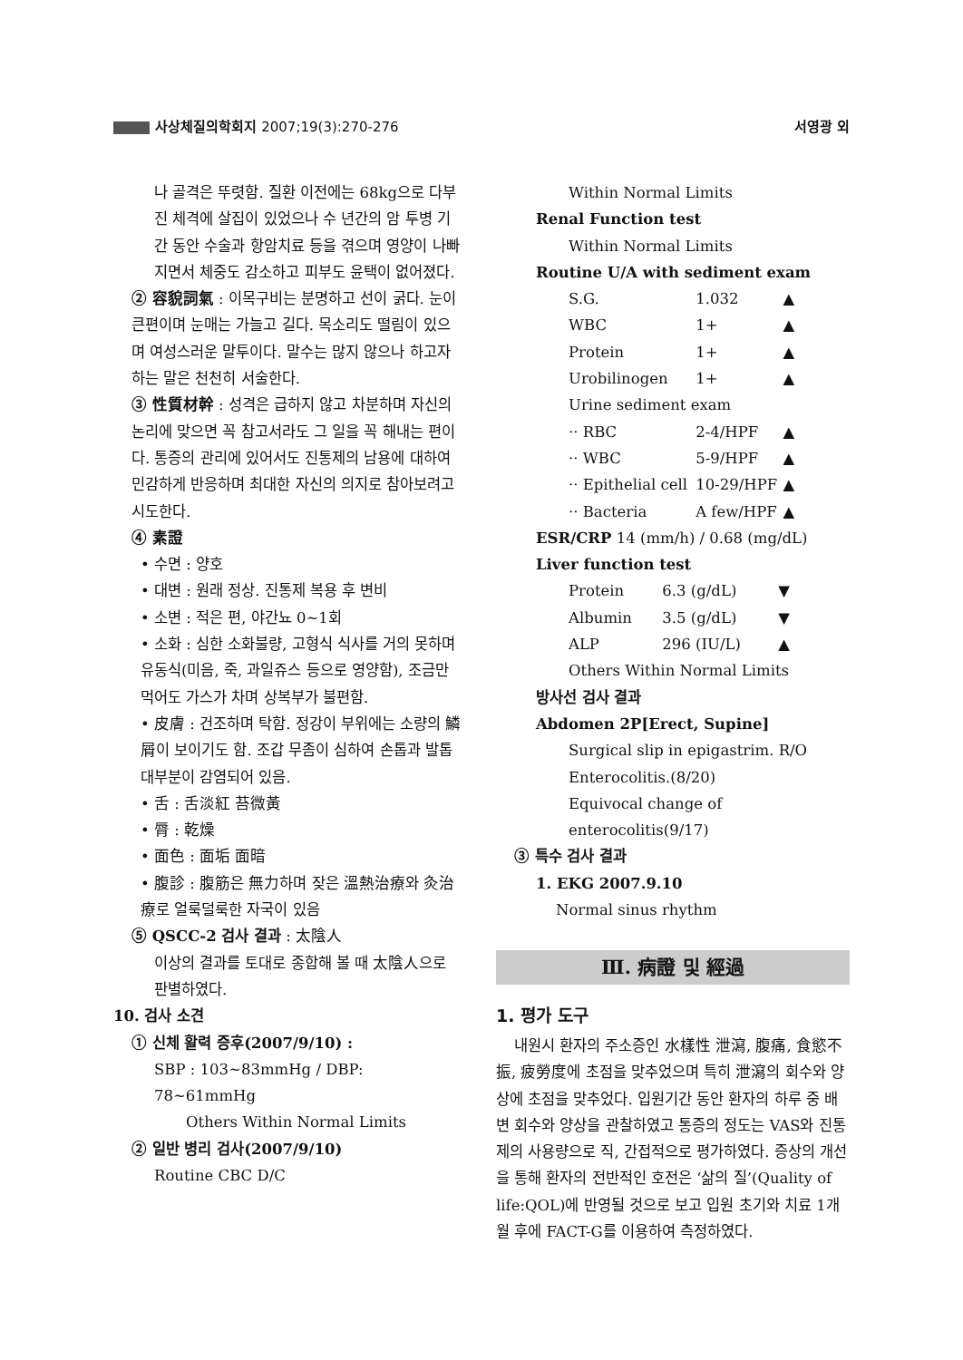사상체질의학회지 2007;19(3):270-276 서영광 외
나 골격은 뚜렷함. 질환 이전에는 68kg으로 다부진 체격에 살집이 있었으나 수 년간의 암 투병 기간 동안 수술과 항암치료 등을 겪으며 영양이 나빠지면서 체중도 감소하고 피부도 윤택이 없어졌다.
② 容貌詞氣 : 이목구비는 분명하고 선이 굵다. 눈이 큰편이며 눈매는 가늘고 길다. 목소리도 떨림이 있으며 여성스러운 말투이다. 말수는 많지 않으나 하고자 하는 말은 천천히 서술한다.
③ 性質材幹 : 성격은 급하지 않고 차분하며 자신의 논리에 맞으면 꼭 참고서라도 그 일을 꼭 해내는 편이다. 통증의 관리에 있어서도 진통제의 남용에 대하여 민감하게 반응하며 최대한 자신의 의지로 참아보려고 시도한다.
④ 素證
• 수면 : 양호
• 대변 : 원래 정상. 진통제 복용 후 변비
• 소변 : 적은 편, 야간뇨 0~1회
• 소화 : 심한 소화불량, 고형식 식사를 거의 못하며 유동식(미음, 죽, 과일쥬스 등으로 영양함), 조금만 먹어도 가스가 차며 상복부가 불편함.
• 皮膚 : 건조하며 탁함. 정강이 부위에는 소량의 鱗屑이 보이기도 함. 조갑 무좀이 심하여 손톱과 발톱 대부분이 감염되어 있음.
• 舌 : 舌淡紅 苔微黃
• 脣 : 乾燥
• 面色 : 面垢 面暗
• 腹診 : 腹筋은 無力하며 잦은 溫熱治療와 灸治療로 얼룩덜룩한 자국이 있음
⑤ QSCC-2 검사 결과 : 太陰人
이상의 결과를 토대로 종합해 볼 때 太陰人으로 판별하였다.
10. 검사 소견
① 신체 활력 증후(2007/9/10) :
SBP : 103~83mmHg / DBP: 78~61mmHg
Others Within Normal Limits
② 일반 병리 검사(2007/9/10)
Routine CBC D/C
Within Normal Limits
Renal Function test
Within Normal Limits
Routine U/A with sediment exam
| S.G. | 1.032 | ▲ |
| WBC | 1+ | ▲ |
| Protein | 1+ | ▲ |
| Urobilinogen | 1+ | ▲ |
| Urine sediment exam | | |
| ·· RBC | 2-4/HPF | ▲ |
| ·· WBC | 5-9/HPF | ▲ |
| ·· Epithelial cell | 10-29/HPF | ▲ |
| ·· Bacteria | A few/HPF | ▲ |
ESR/CRP 14 (mm/h) / 0.68 (mg/dL)
Liver function test
| Protein | 6.3 (g/dL) | ▼ |
| Albumin | 3.5 (g/dL) | ▼ |
| ALP | 296 (IU/L) | ▲ |
Others Within Normal Limits
방사선 검사 결과
Abdomen 2P[Erect, Supine]
Surgical slip in epigastrim. R/O Enterocolitis.(8/20)
Equivocal change of enterocolitis(9/17)
③ 특수 검사 결과
1. EKG 2007.9.10
Normal sinus rhythm
Ⅲ. 病證 및 經過
1. 평가 도구
내원시 환자의 주소증인 水樣性 泄瀉, 腹痛, 食慾不振, 疲勞度에 초점을 맞추었으며 특히 泄瀉의 회수와 양상에 초점을 맞추었다. 입원기간 동안 환자의 하루 중 배변 회수와 양상을 관찰하였고 통증의 정도는 VAS와 진통제의 사용량으로 직, 간접적으로 평가하였다. 증상의 개선을 통해 환자의 전반적인 호전은 ‘삶의 질’(Quality of life:QOL)에 반영될 것으로 보고 입원 초기와 치료 1개월 후에 FACT-G를 이용하여 측정하였다.